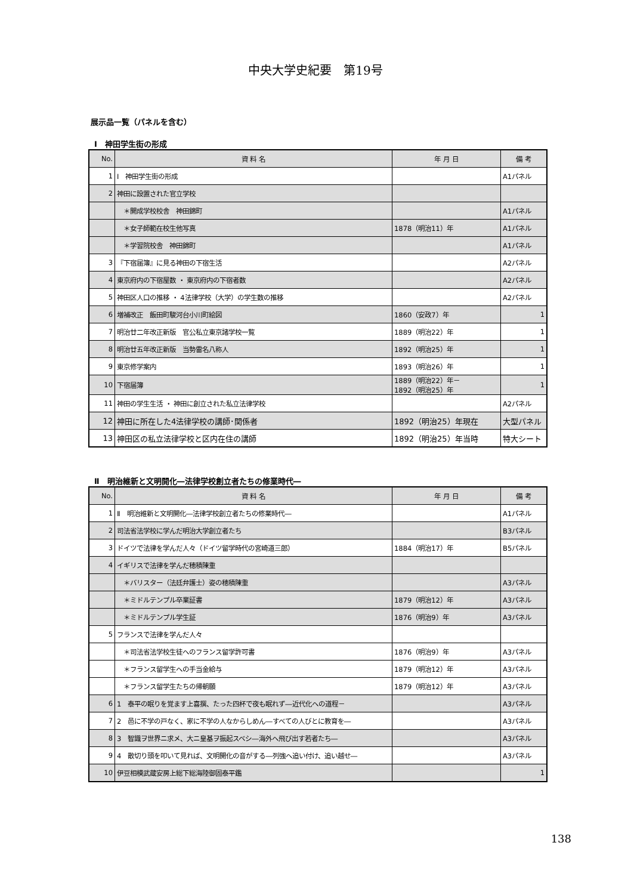中央大学史紀要　第19号
展示品一覧（パネルを含む）
Ⅰ　神田学生街の形成
| No. | 資 料 名 | 年 月 日 | 備 考 |
| --- | --- | --- | --- |
| 1 | Ⅰ 神田学生街の形成 | | A1パネル |
| 2 | 神田に設置された官立学校 | | |
| | ＊開成学校校舎 神田錦町 | | A1パネル |
| | ＊女子師範在校生他写真 | 1878（明治11）年 | A1パネル |
| | ＊学習院校舎 神田錦町 | | A1パネル |
| 3 | 『下宿届簿』に見る神田の下宿生活 | | A2パネル |
| 4 | 東京府内の下宿屋数 ・ 東京府内の下宿者数 | | A2パネル |
| 5 | 神田区人口の推移 ・ 4法律学校（大学）の学生数の推移 | | A2パネル |
| 6 | 増補改正 飯田町駿河台小川町絵図 | 1860（安政7）年 | 1 |
| 7 | 明治廿二年改正新版 官公私立東京諸学校一覧 | 1889（明治22）年 | 1 |
| 8 | 明治廿五年改正新版 当勢雷名八称人 | 1892（明治25）年 | 1 |
| 9 | 東京修学案内 | 1893（明治26）年 | 1 |
| 10 | 下宿届簿 | 1889（明治22）年－ 1892（明治25）年 | 1 |
| 11 | 神田の学生生活 ・ 神田に創立された私立法律学校 | | A2パネル |
| 12 | 神田に所在した4法律学校の講師･関係者 | 1892（明治25）年現在 | 大型パネル |
| 13 | 神田区の私立法律学校と区内在住の講師 | 1892（明治25）年当時 | 特大シート |
Ⅱ　明治維新と文明開化―法律学校創立者たちの修業時代―
| No. | 資 料 名 | 年 月 日 | 備 考 |
| --- | --- | --- | --- |
| 1 | Ⅱ 明治維新と文明開化―法律学校創立者たちの修業時代― | | A1パネル |
| 2 | 司法省法学校に学んだ明治大学創立者たち | | B3パネル |
| 3 | ドイツで法律を学んだ人々（ドイツ留学時代の宮崎道三郎） | 1884（明治17）年 | B5パネル |
| 4 | イギリスで法律を学んだ穂積陳重 | | |
| | ＊バリスター（法廷弁護士）姿の穂積陳重 | | A3パネル |
| | ＊ミドルテンプル卒業証書 | 1879（明治12）年 | A3パネル |
| | ＊ミドルテンプル学生証 | 1876（明治9）年 | A3パネル |
| 5 | フランスで法律を学んだ人々 | | |
| | ＊司法省法学校生徒へのフランス留学許可書 | 1876（明治9）年 | A3パネル |
| | ＊フランス留学生への手当金給与 | 1879（明治12）年 | A3パネル |
| | ＊フランス留学生たちの帰朝願 | 1879（明治12）年 | A3パネル |
| 6 | 1 泰平の眠りを覚ます上喜撰、たった四杯で夜も眠れず―近代化への道程－ | | A3パネル |
| 7 | 2 邑に不学の戸なく、家に不学の人なからしめん―すべての人びとに教育を― | | A3パネル |
| 8 | 3 智識ヲ世界ニ求メ、大ニ皇基ヲ振起スベシ―海外へ飛び出す若者たち― | | A3パネル |
| 9 | 4 散切り頭を叩いて見れば、文明開化の音がする―列強へ追い付け、追い越せ― | | A3パネル |
| 10 | 伊豆相模武蔵安房上総下総海陸御固泰平鑑 | | 1 |
138